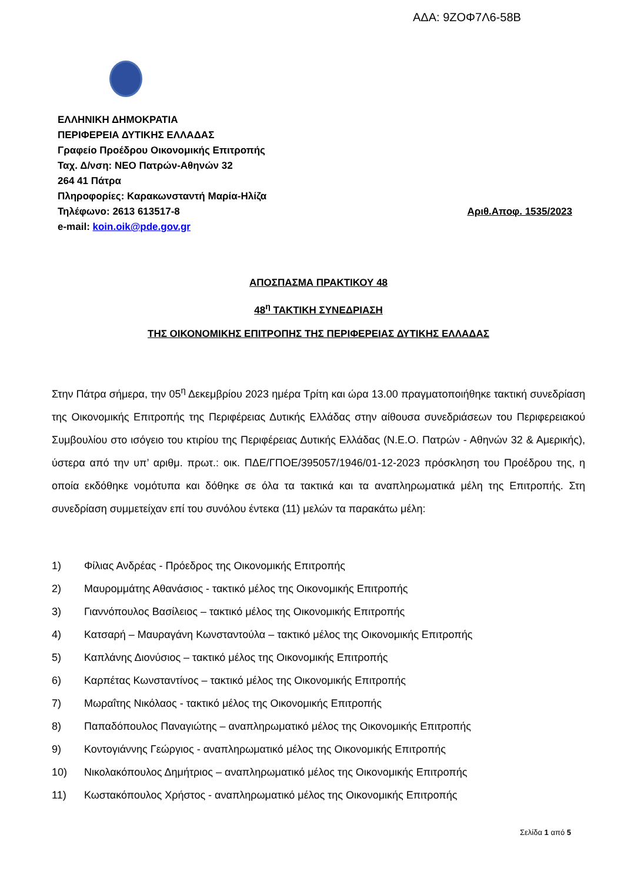ΑΔΑ: 9ΖΟΦ7Λ6-58Β
ΕΛΛΗΝΙΚΗ ΔΗΜΟΚΡΑΤΙΑ
ΠΕΡΙΦΕΡΕΙΑ ΔΥΤΙΚΗΣ ΕΛΛΑΔΑΣ
Γραφείο Προέδρου Οικονομικής Επιτροπής
Ταχ. Δ/νση: ΝΕΟ Πατρών-Αθηνών 32
264 41 Πάτρα
Πληροφορίες: Καρακωνσταντή Μαρία-Ηλίζα
Τηλέφωνο: 2613 613517-8 Αριθ.Αποφ. 1535/2023
e-mail: koin.oik@pde.gov.gr
ΑΠΟΣΠΑΣΜΑ ΠΡΑΚΤΙΚΟΥ 48
48<sup>η</sup> ΤΑΚΤΙΚΗ ΣΥΝΕΔΡΙΑΣΗ
ΤΗΣ ΟΙΚΟΝΟΜΙΚΗΣ ΕΠΙΤΡΟΠΗΣ ΤΗΣ ΠΕΡΙΦΕΡΕΙΑΣ ΔΥΤΙΚΗΣ ΕΛΛΑΔΑΣ
Στην Πάτρα σήμερα, την 05<sup>η</sup> Δεκεμβρίου 2023 ημέρα Τρίτη και ώρα 13.00 πραγματοποιήθηκε τακτική συνεδρίαση της Οικονομικής Επιτροπής της Περιφέρειας Δυτικής Ελλάδας στην αίθουσα συνεδριάσεων του Περιφερειακού Συμβουλίου στο ισόγειο του κτιρίου της Περιφέρειας Δυτικής Ελλάδας (Ν.Ε.Ο. Πατρών - Αθηνών 32 & Αμερικής), ύστερα από την υπ’ αριθμ. πρωτ.: οικ. ΠΔΕ/ΓΠΟΕ/395057/1946/01-12-2023 πρόσκληση του Προέδρου της, η οποία εκδόθηκε νομότυπα και δόθηκε σε όλα τα τακτικά και τα αναπληρωματικά μέλη της Επιτροπής. Στη συνεδρίαση συμμετείχαν επί του συνόλου έντεκα (11) μελών τα παρακάτω μέλη:
1) Φίλιας Ανδρέας - Πρόεδρος της Οικονομικής Επιτροπής
2) Μαυρομμάτης Αθανάσιος - τακτικό μέλος της Οικονομικής Επιτροπής
3) Γιαννόπουλος Βασίλειος – τακτικό μέλος της Οικονομικής Επιτροπής
4) Κατσαρή – Μαυραγάνη Κωνσταντούλα – τακτικό μέλος της Οικονομικής Επιτροπής
5) Καπλάνης Διονύσιος – τακτικό μέλος της Οικονομικής Επιτροπής
6) Καρπέτας Κωνσταντίνος – τακτικό μέλος της Οικονομικής Επιτροπής
7) Μωραΐτης Νικόλαος - τακτικό μέλος της Οικονομικής Επιτροπής
8) Παπαδόπουλος Παναγιώτης – αναπληρωματικό μέλος της Οικονομικής Επιτροπής
9) Κοντογιάννης Γεώργιος - αναπληρωματικό μέλος της Οικονομικής Επιτροπής
10) Νικολακόπουλος Δημήτριος – αναπληρωματικό μέλος της Οικονομικής Επιτροπής
11) Κωστακόπουλος Χρήστος - αναπληρωματικό μέλος της Οικονομικής Επιτροπής
Σελίδα 1 από 5